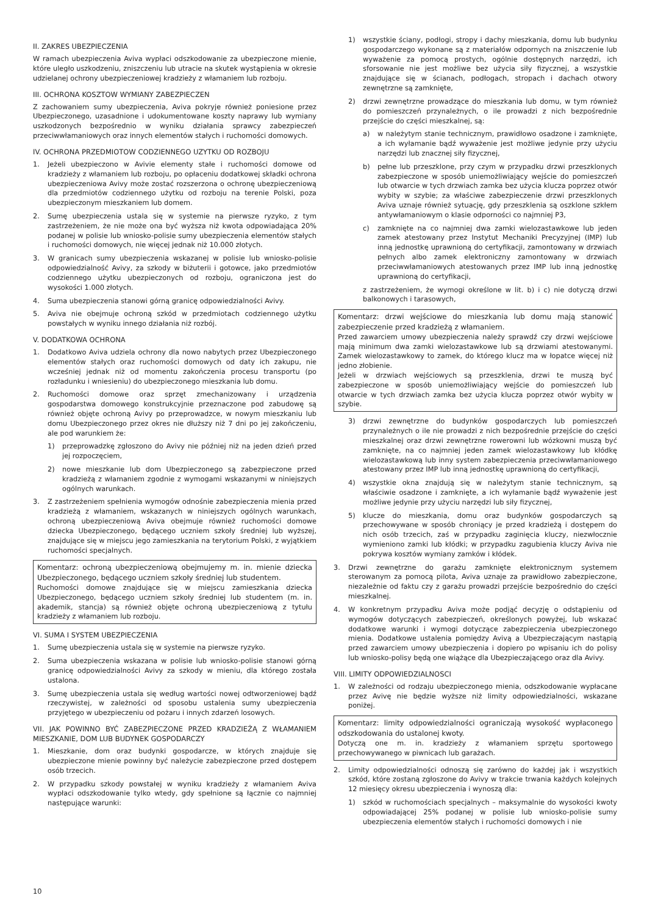II. ZAKRES UBEZPIECZENIA
W ramach ubezpieczenia Aviva wypłaci odszkodowanie za ubezpieczone mienie, które uległo uszkodzeniu, zniszczeniu lub utracie na skutek wystąpienia w okresie udzielanej ochrony ubezpieczeniowej kradzieży z włamaniem lub rozboju.
III. OCHRONA KOSZTOW WYMIANY ZABEZPIECZEN
Z zachowaniem sumy ubezpieczenia, Aviva pokryje również poniesione przez Ubezpieczonego, uzasadnione i udokumentowane koszty naprawy lub wymiany uszkodzonych bezpośrednio w wyniku działania sprawcy zabezpieczeń przeciwwłamaniowych oraz innych elementów stałych i ruchomości domowych.
IV. OCHRONA PRZEDMIOTOW CODZIENNEGO UZYTKU OD ROZBOJU
1. Jeżeli ubezpieczono w Avivie elementy stałe i ruchomości domowe od kradzieży z włamaniem lub rozboju, po opłaceniu dodatkowej składki ochrona ubezpieczeniowa Avivy może zostać rozszerzona o ochronę ubezpieczeniową dla przedmiotów codziennego użytku od rozboju na terenie Polski, poza ubezpieczonym mieszkaniem lub domem.
2. Sumę ubezpieczenia ustala się w systemie na pierwsze ryzyko, z tym zastrzeżeniem, że nie może ona być wyższa niż kwota odpowiadająca 20% podanej w polisie lub wniosko-polisie sumy ubezpieczenia elementów stałych i ruchomości domowych, nie więcej jednak niż 10.000 złotych.
3. W granicach sumy ubezpieczenia wskazanej w polisie lub wniosko-polisie odpowiedzialność Avivy, za szkody w biżuterii i gotowce, jako przedmiotów codziennego użytku ubezpieczonych od rozboju, ograniczona jest do wysokości 1.000 złotych.
4. Suma ubezpieczenia stanowi górną granicę odpowiedzialności Avivy.
5. Aviva nie obejmuje ochroną szkód w przedmiotach codziennego użytku powstałych w wyniku innego działania niż rozbój.
V. DODATKOWA OCHRONA
1. Dodatkowo Aviva udziela ochrony dla nowo nabytych przez Ubezpieczonego elementów stałych oraz ruchomości domowych od daty ich zakupu, nie wcześniej jednak niż od momentu zakończenia procesu transportu (po rozładunku i wniesieniu) do ubezpieczonego mieszkania lub domu.
2. Ruchomości domowe oraz sprzęt zmechanizowany i urządzenia gospodarstwa domowego konstrukcyjnie przeznaczone pod zabudowę są również objęte ochroną Avivy po przeprowadzce, w nowym mieszkaniu lub domu Ubezpieczonego przez okres nie dłuższy niż 7 dni po jej zakończeniu, ale pod warunkiem że:
1) przeprowadzkę zgłoszono do Avivy nie później niż na jeden dzień przed jej rozpoczęciem,
2) nowe mieszkanie lub dom Ubezpieczonego są zabezpieczone przed kradzieżą z włamaniem zgodnie z wymogami wskazanymi w niniejszych ogólnych warunkach.
3. Z zastrzeżeniem spełnienia wymogów odnośnie zabezpieczenia mienia przed kradzieżą z włamaniem, wskazanych w niniejszych ogólnych warunkach, ochroną ubezpieczeniową Aviva obejmuje również ruchomości domowe dziecka Ubezpieczonego, będącego uczniem szkoły średniej lub wyższej, znajdujące się w miejscu jego zamieszkania na terytorium Polski, z wyjątkiem ruchomości specjalnych.
Komentarz: ochroną ubezpieczeniową obejmujemy m. in. mienie dziecka Ubezpieczonego, będącego uczniem szkoły średniej lub studentem.
Ruchomości domowe znajdujące się w miejscu zamieszkania dziecka Ubezpieczonego, będącego uczniem szkoły średniej lub studentem (m. in. akademik, stancja) są również objęte ochroną ubezpieczeniową z tytułu kradzieży z włamaniem lub rozboju.
VI. SUMA I SYSTEM UBEZPIECZENIA
1. Sumę ubezpieczenia ustala się w systemie na pierwsze ryzyko.
2. Suma ubezpieczenia wskazana w polisie lub wniosko-polisie stanowi górną granicę odpowiedzialności Avivy za szkody w mieniu, dla którego została ustalona.
3. Sumę ubezpieczenia ustala się według wartości nowej odtworzeniowej bądź rzeczywistej, w zależności od sposobu ustalenia sumy ubezpieczenia przyjętego w ubezpieczeniu od pożaru i innych zdarzeń losowych.
VII. JAK POWINNO BYĆ ZABEZPIECZONE PRZED KRADZIEŻĄ Z WŁAMANIEM MIESZKANIE, DOM LUB BUDYNEK GOSPODARCZY
1. Mieszkanie, dom oraz budynki gospodarcze, w których znajduje się ubezpieczone mienie powinny być należycie zabezpieczone przed dostępem osób trzecich.
2. W przypadku szkody powstałej w wyniku kradzieży z włamaniem Aviva wypłaci odszkodowanie tylko wtedy, gdy spełnione są łącznie co najmniej następujące warunki:
1) wszystkie ściany, podłogi, stropy i dachy mieszkania, domu lub budynku gospodarczego wykonane są z materiałów odpornych na zniszczenie lub wyważenie za pomocą prostych, ogólnie dostępnych narzędzi, ich sforsowanie nie jest możliwe bez użycia siły fizycznej, a wszystkie znajdujące się w ścianach, podłogach, stropach i dachach otwory zewnętrzne są zamknięte,
2) drzwi zewnętrzne prowadzące do mieszkania lub domu, w tym również do pomieszczeń przynależnych, o ile prowadzi z nich bezpośrednie przejście do części mieszkalnej, są:
a) w należytym stanie technicznym, prawidłowo osadzone i zamknięte, a ich wyłamanie bądź wyważenie jest możliwe jedynie przy użyciu narzędzi lub znacznej siły fizycznej,
b) pełne lub przeszklone, przy czym w przypadku drzwi przeszklonych zabezpieczone w sposób uniemożliwiający wejście do pomieszczeń lub otwarcie w tych drzwiach zamka bez użycia klucza poprzez otwór wybity w szybie; za właściwe zabezpieczenie drzwi przeszklonych Aviva uznaje również sytuację, gdy przeszklenia są oszklone szkłem antywłamaniowym o klasie odporności co najmniej P3,
c) zamknięte na co najmniej dwa zamki wielozastawkowe lub jeden zamek atestowany przez Instytut Mechaniki Precyzyjnej (IMP) lub inną jednostkę uprawnioną do certyfikacji, zamontowany w drzwiach pełnych albo zamek elektroniczny zamontowany w drzwiach przeciwwłamaniowych atestowanych przez IMP lub inną jednostkę uprawnioną do certyfikacji,
z zastrzeżeniem, że wymogi określone w lit. b) i c) nie dotyczą drzwi balkonowych i tarasowych,
Komentarz: drzwi wejściowe do mieszkania lub domu mają stanowić zabezpieczenie przed kradzieżą z włamaniem.
Przed zawarciem umowy ubezpieczenia należy sprawdź czy drzwi wejściowe mają minimum dwa zamki wielozastawkowe lub są drzwiami atestowanymi. Zamek wielozastawkowy to zamek, do którego klucz ma w łopatce więcej niż jedno złobienie.
Jeżeli w drzwiach wejściowych są przeszklenia, drzwi te muszą być zabezpieczone w sposób uniemożliwiający wejście do pomieszczeń lub otwarcie w tych drzwiach zamka bez użycia klucza poprzez otwór wybity w szybie.
3) drzwi zewnętrzne do budynków gospodarczych lub pomieszczeń przynależnych o ile nie prowadzi z nich bezpośrednie przejście do części mieszkalnej oraz drzwi zewnętrzne rowerowni lub wózkowni muszą być zamknięte, na co najmniej jeden zamek wielozastawkowy lub kłódkę wielozastawkową lub inny system zabezpieczenia przeciwwłamaniowego atestowany przez IMP lub inną jednostkę uprawnioną do certyfikacji,
4) wszystkie okna znajdują się w należytym stanie technicznym, są właściwie osadzone i zamknięte, a ich wyłamanie bądź wyważenie jest możliwe jedynie przy użyciu narzędzi lub siły fizycznej,
5) klucze do mieszkania, domu oraz budynków gospodarczych są przechowywane w sposób chroniący je przed kradzieżą i dostępem do nich osób trzecich, zaś w przypadku zaginięcia kluczy, niezwłocznie wymieniono zamki lub kłódki; w przypadku zagubienia kluczy Aviva nie pokrywa kosztów wymiany zamków i kłódek.
3. Drzwi zewnętrzne do garażu zamknięte elektronicznym systemem sterowanym za pomocą pilota, Aviva uznaje za prawidłowo zabezpieczone, niezależnie od faktu czy z garażu prowadzi przejście bezpośrednio do części mieszkalnej.
4. W konkretnym przypadku Aviva może podjąć decyzję o odstąpieniu od wymogów dotyczących zabezpieczeń, określonych powyżej, lub wskazać dodatkowe warunki i wymogi dotyczące zabezpieczenia ubezpieczonego mienia. Dodatkowe ustalenia pomiędzy Avivą a Ubezpieczającym nastąpią przed zawarciem umowy ubezpieczenia i dopiero po wpisaniu ich do polisy lub wniosko-polisy będą one wiążące dla Ubezpieczającego oraz dla Avivy.
VIII. LIMITY ODPOWIEDZIALNOSCI
1. W zależności od rodzaju ubezpieczonego mienia, odszkodowanie wypłacane przez Avivę nie będzie wyższe niż limity odpowiedzialności, wskazane poniżej.
Komentarz: limity odpowiedzialności ograniczają wysokość wypłaconego odszkodowania do ustalonej kwoty.
Dotyczą one m. in. kradzieży z włamaniem sprzętu sportowego przechowywanego w piwnicach lub garażach.
2. Limity odpowiedzialności odnoszą się zarówno do każdej jak i wszystkich szkód, które zostaną zgłoszone do Avivy w trakcie trwania każdych kolejnych 12 miesięcy okresu ubezpieczenia i wynoszą dla:
1) szkód w ruchomościach specjalnych – maksymalnie do wysokości kwoty odpowiadającej 25% podanej w polisie lub wniosko-polisie sumy ubezpieczenia elementów stałych i ruchomości domowych i nie
10